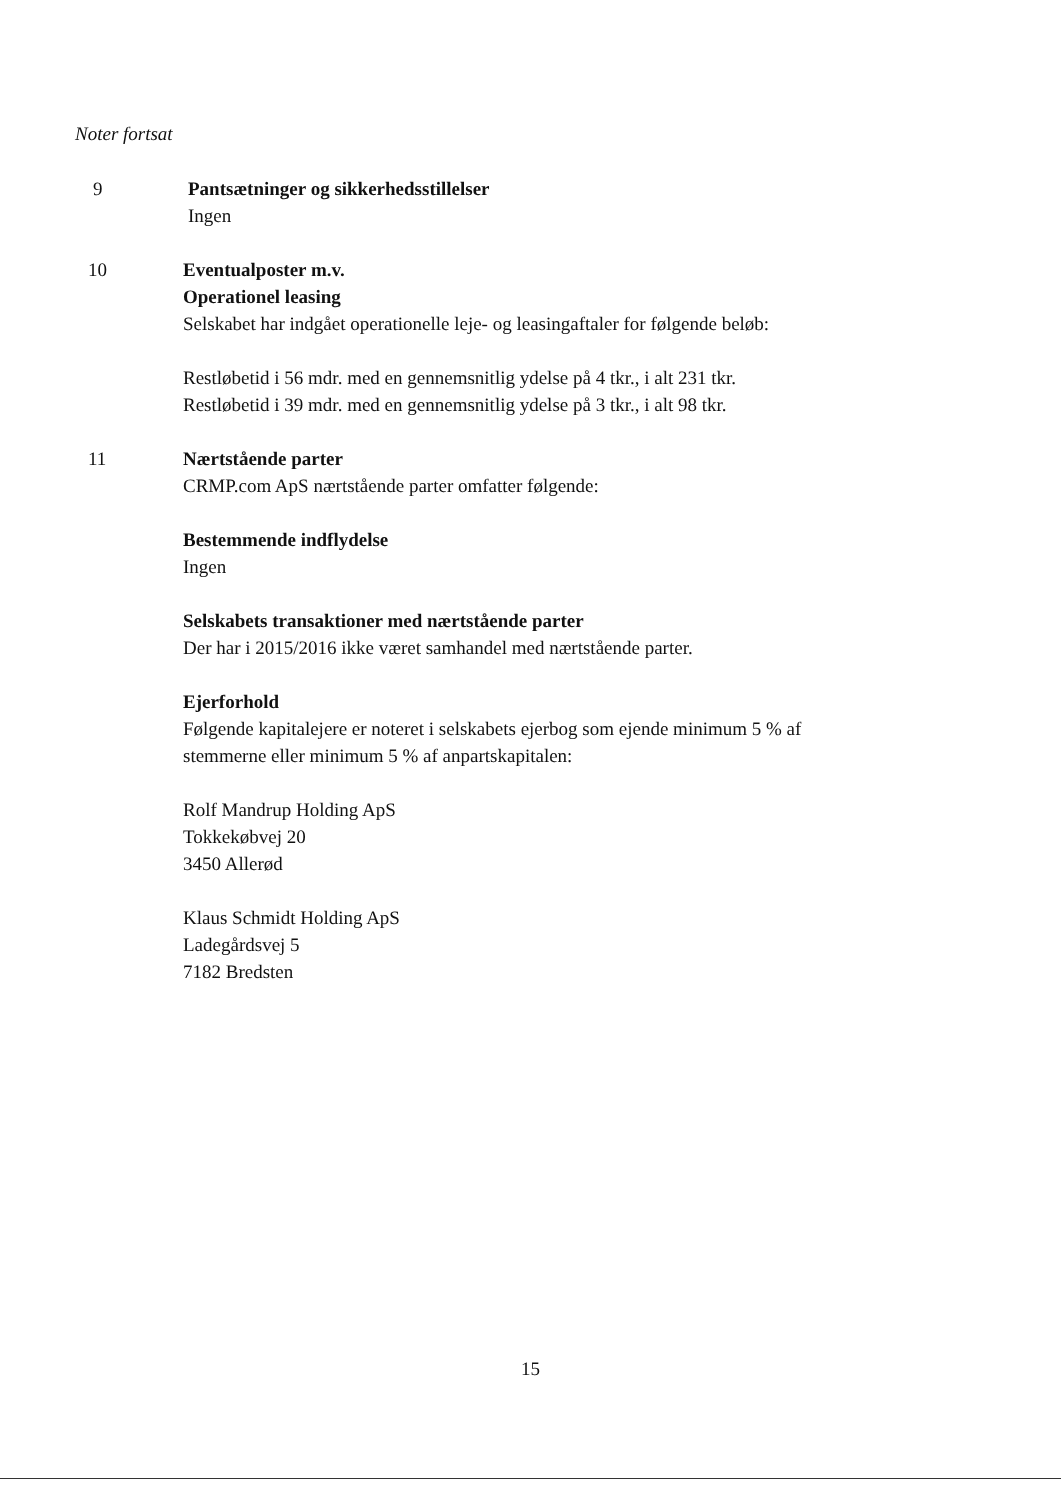Noter fortsat
9 Pantsætninger og sikkerhedsstillelser
Ingen
10 Eventualposter m.v.
Operationel leasing
Selskabet har indgået operationelle leje- og leasingaftaler for følgende beløb:
Restløbetid i 56 mdr. med en gennemsnitlig ydelse på 4 tkr., i alt 231 tkr.
Restløbetid i 39 mdr. med en gennemsnitlig ydelse på 3 tkr., i alt 98 tkr.
11 Nærtstående parter
CRMP.com ApS nærtstående parter omfatter følgende:
Bestemmende indflydelse
Ingen
Selskabets transaktioner med nærtstående parter
Der har i 2015/2016 ikke været samhandel med nærtstående parter.
Ejerforhold
Følgende kapitalejere er noteret i selskabets ejerbog som ejende minimum 5 % af
stemmerne eller minimum 5 % af anpartskapitalen:
Rolf Mandrup Holding ApS
Tokkekøbvej 20
3450 Allerød
Klaus Schmidt Holding ApS
Ladegårdsvej 5
7182 Bredsten
15